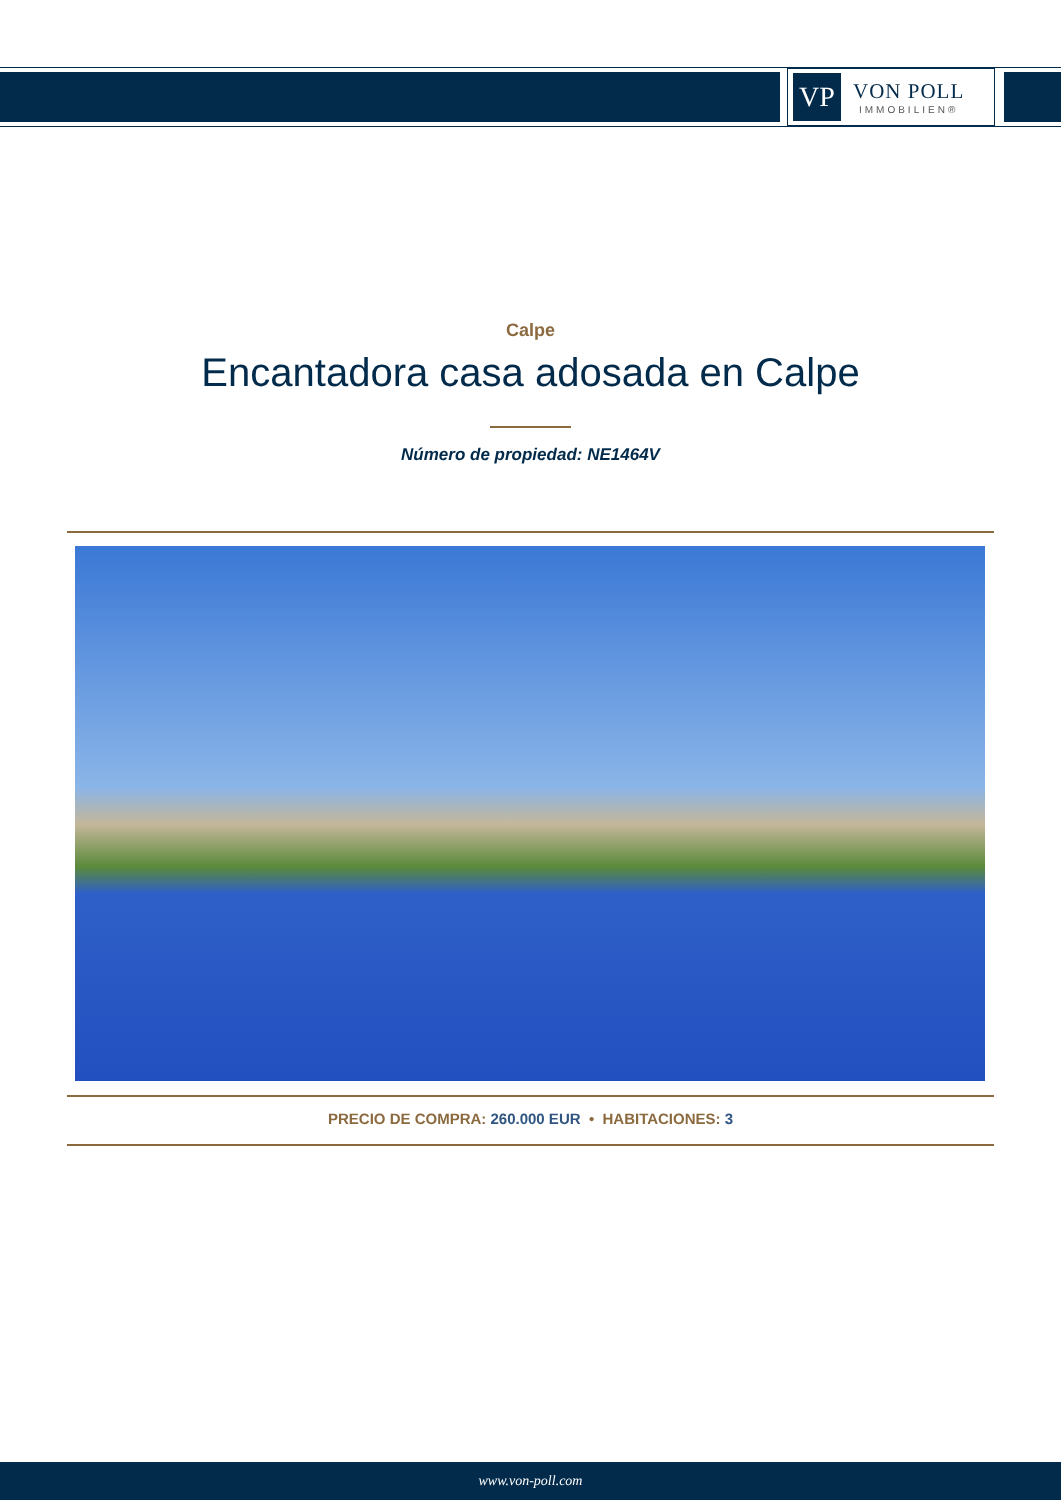VP
VON POLL
IMMOBILIEN®
Calpe
Encantadora casa adosada en Calpe
Número de propiedad: NE1464V
PRECIO DE COMPRA: 260.000 EUR • HABITACIONES: 3
www.von-poll.com